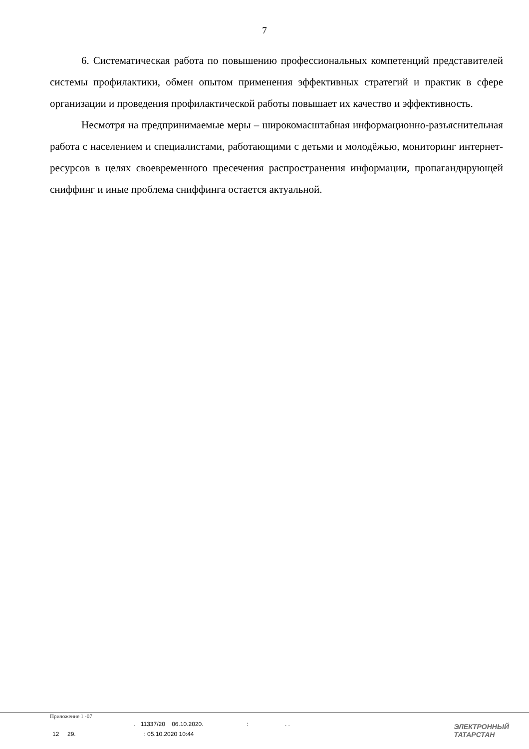7
6. Систематическая работа по повышению профессиональных компетенций представителей системы профилактики, обмен опытом применения эффективных стратегий и практик в сфере организации и проведения профилактической работы повышает их качество и эффективность.
Несмотря на предпринимаемые меры – широкомасштабная информационно-разъяснительная работа с населением и специалистами, работающими с детьми и молодёжью, мониторинг интернет-ресурсов в целях своевременного пресечения распространения информации, пропагандирующей сниффинг и иные проблема сниффинга остается актуальной.
Приложение 1 -07
. 11337/20 06.10.2020. : . .
12 29. : 05.10.2020 10:44
ЭЛЕКТРОННЫЙ
ТАТАРСТАН